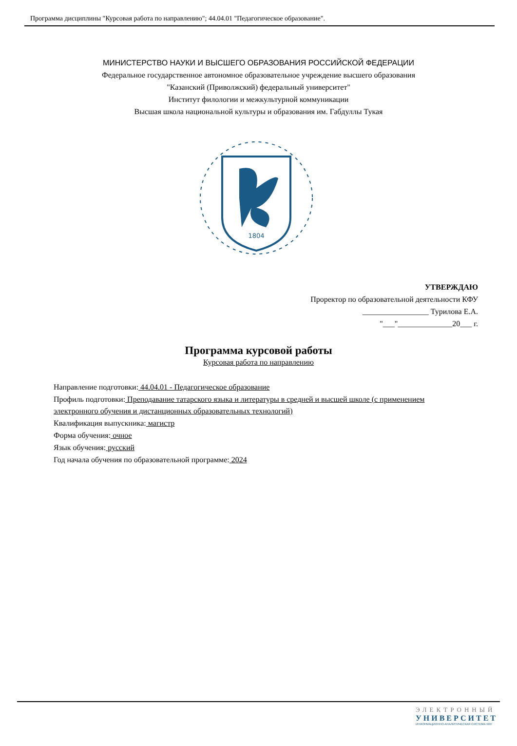Программа дисциплины "Курсовая работа по направлению"; 44.04.01 "Педагогическое образование".
МИНИСТЕРСТВО НАУКИ И ВЫСШЕГО ОБРАЗОВАНИЯ РОССИЙСКОЙ ФЕДЕРАЦИИ
Федеральное государственное автономное образовательное учреждение высшего образования
"Казанский (Приволжский) федеральный университет"
Институт филологии и межкультурной коммуникации
Высшая школа национальной культуры и образования им. Габдуллы Тукая
1804
УТВЕРЖДАЮ
Проректор по образовательной деятельности КФУ
_________________ Турилова Е.А.
"___"______________20___ г.
Программа курсовой работы
Курсовая работа по направлению
Направление подготовки: 44.04.01 - Педагогическое образование
Профиль подготовки: Преподавание татарского языка и литературы в средней и высшей школе (с применением электронного обучения и дистанционных образовательных технологий)
Квалификация выпускника: магистр
Форма обучения: очное
Язык обучения: русский
Год начала обучения по образовательной программе: 2024
ЭЛЕКТРОННЫЙ
УНИВЕРСИТЕТ
ИНФОРМАЦИОННО-АНАЛИТИЧЕСКАЯ СИСТЕМА КФУ